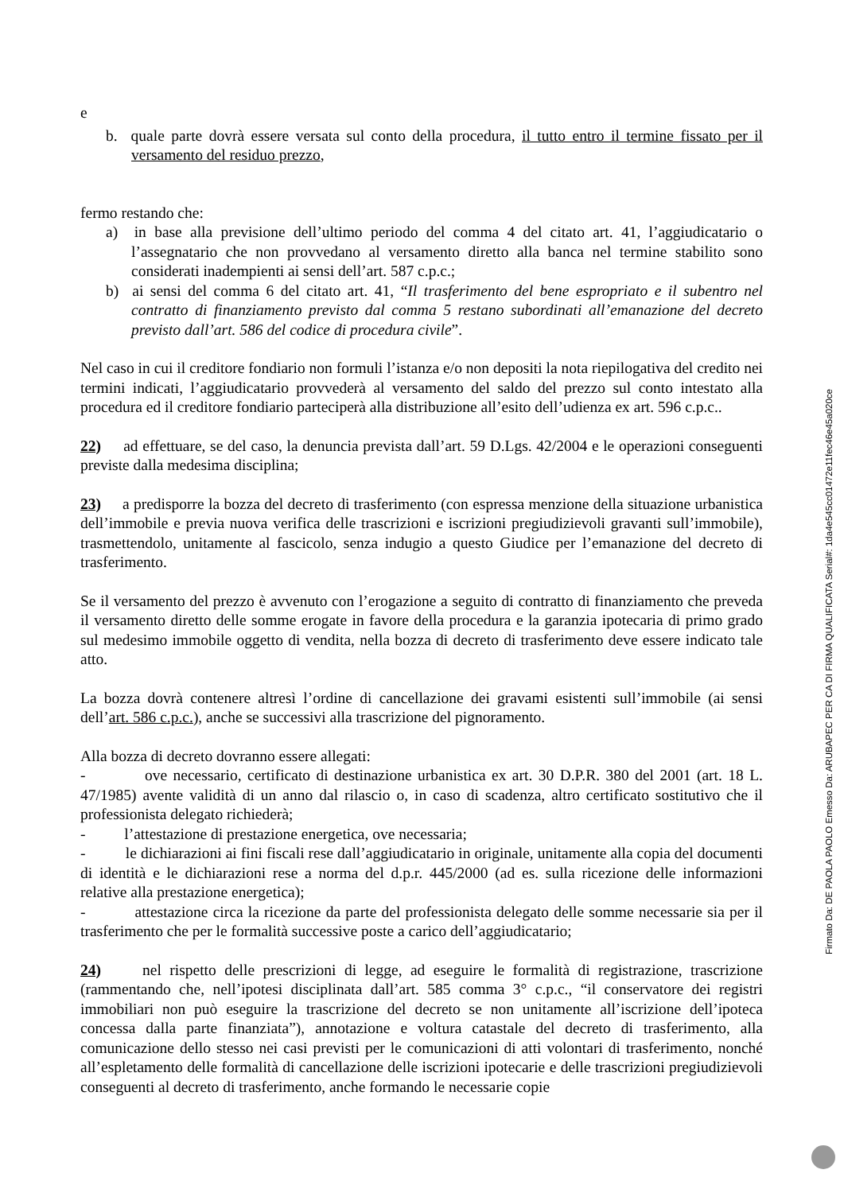e
b. quale parte dovrà essere versata sul conto della procedura, il tutto entro il termine fissato per il versamento del residuo prezzo,
fermo restando che:
a) in base alla previsione dell’ultimo periodo del comma 4 del citato art. 41, l’aggiudicatario o l’assegnatario che non provvedano al versamento diretto alla banca nel termine stabilito sono considerati inadempienti ai sensi dell’art. 587 c.p.c.;
b) ai sensi del comma 6 del citato art. 41, “Il trasferimento del bene espropriato e il subentro nel contratto di finanziamento previsto dal comma 5 restano subordinati all’emanazione del decreto previsto dall’art. 586 del codice di procedura civile”.
Nel caso in cui il creditore fondiario non formuli l’istanza e/o non depositi la nota riepilogativa del credito nei termini indicati, l’aggiudicatario provvederà al versamento del saldo del prezzo sul conto intestato alla procedura ed il creditore fondiario parteciperà alla distribuzione all’esito dell’udienza ex art. 596 c.p.c..
22) ad effettuare, se del caso, la denuncia prevista dall’art. 59 D.Lgs. 42/2004 e le operazioni conseguenti previste dalla medesima disciplina;
23) a predisporre la bozza del decreto di trasferimento (con espressa menzione della situazione urbanistica dell’immobile e previa nuova verifica delle trascrizioni e iscrizioni pregiudizievoli gravanti sull’immobile), trasmettendolo, unitamente al fascicolo, senza indugio a questo Giudice per l’emanazione del decreto di trasferimento.
Se il versamento del prezzo è avvenuto con l’erogazione a seguito di contratto di finanziamento che preveda il versamento diretto delle somme erogate in favore della procedura e la garanzia ipotecaria di primo grado sul medesimo immobile oggetto di vendita, nella bozza di decreto di trasferimento deve essere indicato tale atto.
La bozza dovrà contenere altresì l’ordine di cancellazione dei gravami esistenti sull’immobile (ai sensi dell’art. 586 c.p.c.), anche se successivi alla trascrizione del pignoramento.
Alla bozza di decreto dovranno essere allegati:
- ove necessario, certificato di destinazione urbanistica ex art. 30 D.P.R. 380 del 2001 (art. 18 L. 47/1985) avente validità di un anno dal rilascio o, in caso di scadenza, altro certificato sostitutivo che il professionista delegato richiederà;
- l’attestazione di prestazione energetica, ove necessaria;
- le dichiarazioni ai fini fiscali rese dall’aggiudicatario in originale, unitamente alla copia del documenti di identità e le dichiarazioni rese a norma del d.p.r. 445/2000 (ad es. sulla ricezione delle informazioni relative alla prestazione energetica);
- attestazione circa la ricezione da parte del professionista delegato delle somme necessarie sia per il trasferimento che per le formalità successive poste a carico dell’aggiudicatario;
24) nel rispetto delle prescrizioni di legge, ad eseguire le formalità di registrazione, trascrizione (rammentando che, nell’ipotesi disciplinata dall’art. 585 comma 3° c.p.c., “il conservatore dei registri immobiliari non può eseguire la trascrizione del decreto se non unitamente all’iscrizione dell’ipoteca concessa dalla parte finanziata”), annotazione e voltura catastale del decreto di trasferimento, alla comunicazione dello stesso nei casi previsti per le comunicazioni di atti volontari di trasferimento, nonché all’espletamento delle formalità di cancellazione delle iscrizioni ipotecarie e delle trascrizioni pregiudizievoli conseguenti al decreto di trasferimento, anche formando le necessarie copie
Firmato Da: DE PAOLA PAOLO Emesso Da: ARUBAPEC PER CA DI FIRMA QUALIFICATA Serial#: 1da4e545cc01472e11fec46e45a020ce